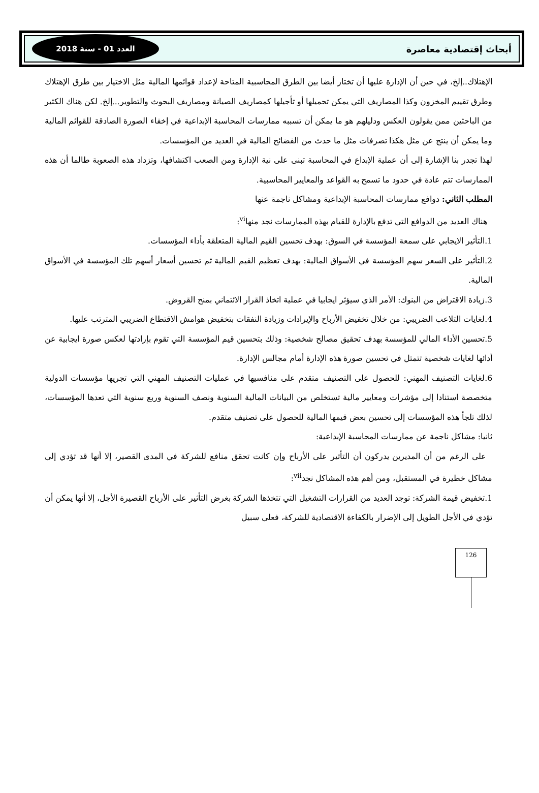أبحاث إقتصادية معاصرة العدد 01 - سنة 2018
الإهتلاك..إلخ، في حين أن الإدارة عليها أن تختار أيضا بين الطرق المحاسبية المتاحة لإعداد قوائمها المالية مثل الاختيار بين طرق الإهتلاك وطرق تقييم المخزون وكذا المصاريف التي يمكن تحميلها أو تأجيلها كمصاريف الصيانة ومصاريف البحوث والتطوير...إلخ. لكن هناك الكثير من الباحثين ممن يقولون العكس ودليلهم هو ما يمكن أن تسببه ممارسات المحاسبة الإبداعية في إخفاء الصورة الصادقة للقوائم المالية وما يمكن أن ينتج عن مثل هكذا تصرفات مثل ما حدث من الفضائح المالية في العديد من المؤسسات.
لهذا تجدر بنا الإشارة إلى أن عملية الإبداع في المحاسبة تبنى على نية الإدارة ومن الصعب اكتشافها، وتزداد هذه الصعوبة طالما أن هذه الممارسات تتم عادة في حدود ما تسمح به القواعد والمعايير المحاسبية.
المطلب الثاني: دوافع ممارسات المحاسبة الإبداعية ومشاكل ناجمة عنها
هناك العديد من الدوافع التي تدفع بالإدارة للقيام بهذه الممارسات نجد منها<sup>vi</sup>:
1.التأثير الايجابي على سمعة المؤسسة في السوق: بهدف تحسين القيم المالية المتعلقة بأداء المؤسسات.
2.التأثير على السعر سهم المؤسسة في الأسواق المالية: بهدف تعظيم القيم المالية ثم تحسين أسعار أسهم تلك المؤسسة في الأسواق المالية.
3.زيادة الاقتراض من البنوك: الأمر الذي سيؤثر ايجابيا في عملية اتخاذ القرار الائتماني بمنح القروض.
4.لغايات التلاعب الضريبي: من خلال تخفيض الأرباح والإيرادات وزيادة النفقات بتخفيض هوامش الاقتطاع الضريبي المترتب عليها.
5.تحسين الأداء المالي للمؤسسة بهدف تحقيق مصالح شخصية: وذلك بتحسين قيم المؤسسة التي تقوم بإرادتها لعكس صورة ايجابية عن أدائها لغايات شخصية تتمثل في تحسين صورة هذه الإدارة أمام مجالس الإدارة.
6.لغايات التصنيف المهني: للحصول على التصنيف متقدم على منافسيها في عمليات التصنيف المهني التي تجريها مؤسسات الدولية متخصصة استنادا إلى مؤشرات ومعايير مالية تستخلص من البيانات المالية السنوية ونصف السنوية وربع سنوية التي تعدها المؤسسات، لذلك تلجأ هذه المؤسسات إلى تحسين بعض قيمها المالية للحصول على تصنيف متقدم.
ثانيا: مشاكل ناجمة عن ممارسات المحاسبة الإبداعية:
على الرغم من أن المديرين يدركون أن التأثير على الأرباح وإن كانت تحقق منافع للشركة في المدى القصير، إلا أنها قد تؤدي إلى مشاكل خطيرة في المستقبل، ومن أهم هذه المشاكل نجد<sup>vii</sup>:
1.تخفيض قيمة الشركة: توجد العديد من القرارات التشغيل التي تتخذها الشركة بغرض التأثير على الأرباح القصيرة الأجل، إلا أنها يمكن أن تؤدي في الأجل الطويل إلى الإضرار بالكفاءة الاقتصادية للشركة، فعلى سبيل
126